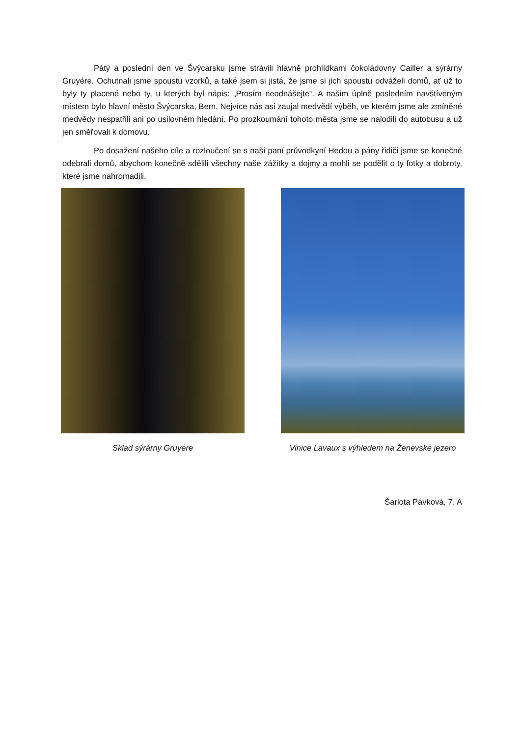Pátý a poslední den ve Švýcarsku jsme strávili hlavně prohlídkami čokoládovny Cailler a sýrárny Gruyére. Ochutnali jsme spoustu vzorků, a také jsem si jistá, že jsme si jich spoustu odváželi domů, ať už to byly ty placené nebo ty, u kterých byl nápis: „Prosím neodnášejte“. A naším úplně posledním navštíveným místem bylo hlavní město Švýcarska, Bern. Nejvíce nás asi zaujal medvědí výběh, ve kterém jsme ale zmíněné medvědy nespatřili ani po usilovném hledání. Po prozkoumání tohoto města jsme se nalodili do autobusu a už jen směřovali k domovu.
Po dosažení našeho cíle a rozloučení se s naší paní průvodkyní Hedou a pány řidiči jsme se konečně odebrali domů, abychom konečně sdělili všechny naše zážitky a dojmy a mohli se podělit o ty fotky a dobroty, které jsme nahromadili.
Sklad sýrárny Gruyére Vinice Lavaux s výhledem na Ženevské jezero
Šarlota Pávková, 7. A